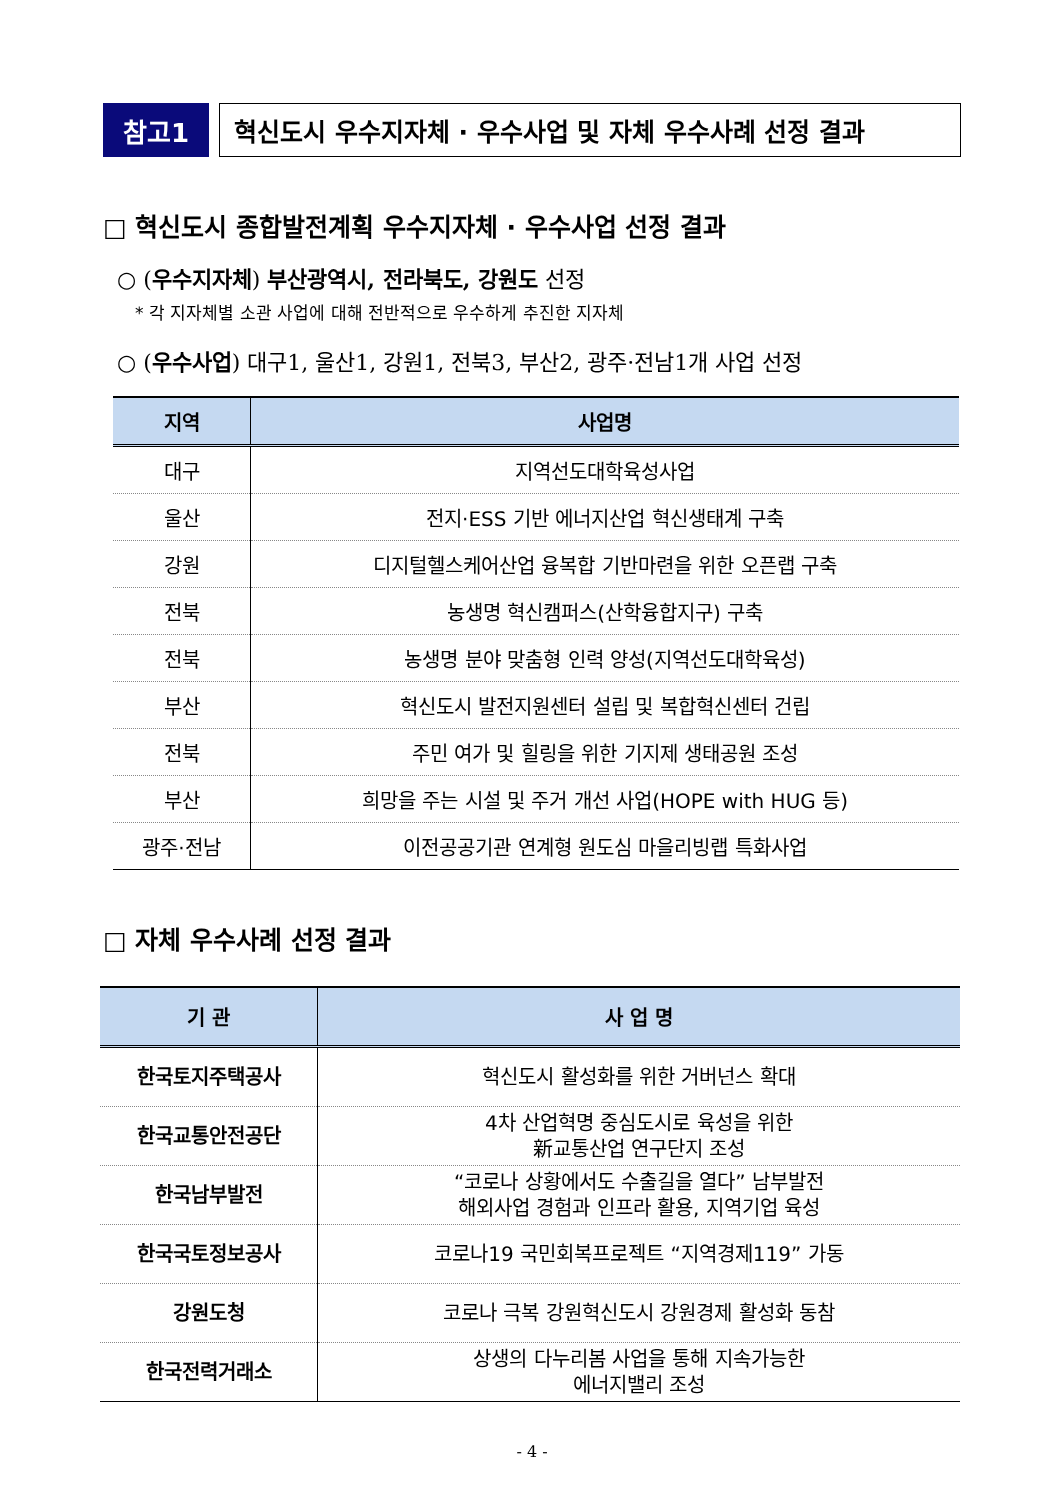참고1 혁신도시 우수지자체 · 우수사업 및 자체 우수사례 선정 결과
□ 혁신도시 종합발전계획 우수지자체 · 우수사업 선정 결과
○ (우수지자체) 부산광역시, 전라북도, 강원도 선정
* 각 지자체별 소관 사업에 대해 전반적으로 우수하게 추진한 지자체
○ (우수사업) 대구1, 울산1, 강원1, 전북3, 부산2, 광주·전남1개 사업 선정
| 지역 | 사업명 |
| --- | --- |
| 대구 | 지역선도대학육성사업 |
| 울산 | 전지·ESS 기반 에너지산업 혁신생태계 구축 |
| 강원 | 디지털헬스케어산업 융복합 기반마련을 위한 오픈랩 구축 |
| 전북 | 농생명 혁신캠퍼스(산학융합지구) 구축 |
| 전북 | 농생명 분야 맞춤형 인력 양성(지역선도대학육성) |
| 부산 | 혁신도시 발전지원센터 설립 및 복합혁신센터 건립 |
| 전북 | 주민 여가 및 힐링을 위한 기지제 생태공원 조성 |
| 부산 | 희망을 주는 시설 및 주거 개선 사업(HOPE with HUG 등) |
| 광주·전남 | 이전공공기관 연계형 원도심 마을리빙랩 특화사업 |
□ 자체 우수사례 선정 결과
| 기 관 | 사 업 명 |
| --- | --- |
| 한국토지주택공사 | 혁신도시 활성화를 위한 거버넌스 확대 |
| 한국교통안전공단 | 4차 산업혁명 중심도시로 육성을 위한 新교통산업 연구단지 조성 |
| 한국남부발전 | “코로나 상황에서도 수출길을 열다” 남부발전 해외사업 경험과 인프라 활용, 지역기업 육성 |
| 한국국토정보공사 | 코로나19 국민회복프로젝트 “지역경제119” 가동 |
| 강원도청 | 코로나 극복 강원혁신도시 강원경제 활성화 동참 |
| 한국전력거래소 | 상생의 다누리봄 사업을 통해 지속가능한 에너지밸리 조성 |
- 4 -